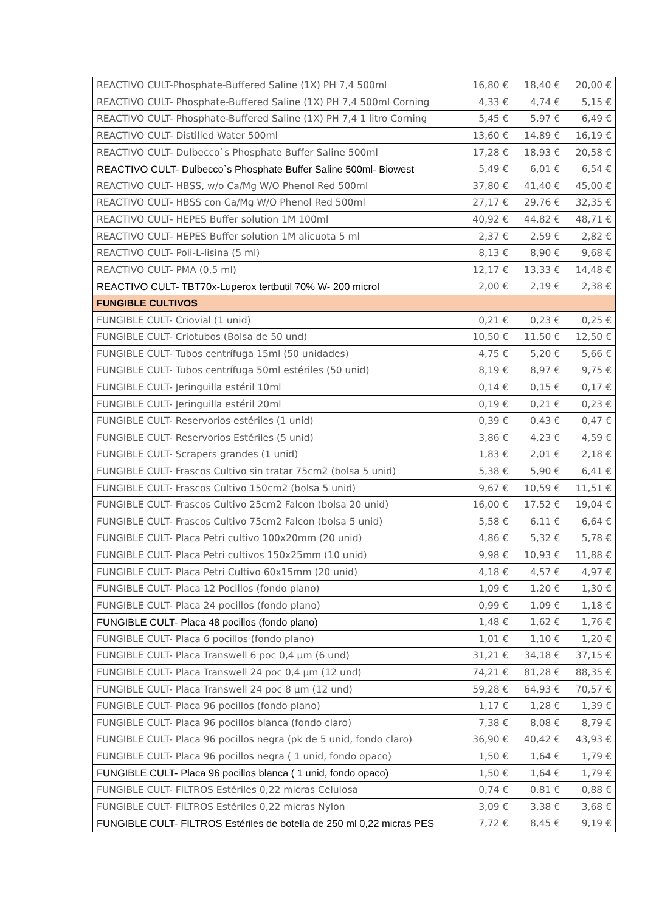| REACTIVO CULT-Phosphate-Buffered Saline (1X) PH 7,4 500ml | 16,80 € | 18,40 € | 20,00 € |
| REACTIVO CULT- Phosphate-Buffered Saline (1X) PH 7,4 500ml Corning | 4,33 € | 4,74 € | 5,15 € |
| REACTIVO CULT- Phosphate-Buffered Saline (1X) PH 7,4 1 litro Corning | 5,45 € | 5,97 € | 6,49 € |
| REACTIVO CULT- Distilled Water 500ml | 13,60 € | 14,89 € | 16,19 € |
| REACTIVO CULT- Dulbecco`s Phosphate Buffer Saline 500ml | 17,28 € | 18,93 € | 20,58 € |
| REACTIVO CULT- Dulbecco`s Phosphate Buffer Saline 500ml- Biowest | 5,49 € | 6,01 € | 6,54 € |
| REACTIVO CULT- HBSS, w/o Ca/Mg W/O Phenol Red 500ml | 37,80 € | 41,40 € | 45,00 € |
| REACTIVO CULT- HBSS con Ca/Mg W/O Phenol Red 500ml | 27,17 € | 29,76 € | 32,35 € |
| REACTIVO CULT- HEPES Buffer solution 1M 100ml | 40,92 € | 44,82 € | 48,71 € |
| REACTIVO CULT- HEPES Buffer solution 1M alicuota 5 ml | 2,37 € | 2,59 € | 2,82 € |
| REACTIVO CULT- Poli-L-lisina (5 ml) | 8,13 € | 8,90 € | 9,68 € |
| REACTIVO CULT- PMA (0,5 ml) | 12,17 € | 13,33 € | 14,48 € |
| REACTIVO CULT- TBT70x-Luperox tertbutil 70% W- 200 microl | 2,00 € | 2,19 € | 2,38 € |
| FUNGIBLE CULTIVOS | | | |
| FUNGIBLE CULT- Criovial (1 unid) | 0,21 € | 0,23 € | 0,25 € |
| FUNGIBLE CULT- Criotubos (Bolsa de 50 und) | 10,50 € | 11,50 € | 12,50 € |
| FUNGIBLE CULT- Tubos centrífuga 15ml (50 unidades) | 4,75 € | 5,20 € | 5,66 € |
| FUNGIBLE CULT- Tubos centrífuga 50ml estériles (50 unid) | 8,19 € | 8,97 € | 9,75 € |
| FUNGIBLE CULT- Jeringuilla estéril 10ml | 0,14 € | 0,15 € | 0,17 € |
| FUNGIBLE CULT- Jeringuilla estéril 20ml | 0,19 € | 0,21 € | 0,23 € |
| FUNGIBLE CULT- Reservorios estériles (1 unid) | 0,39 € | 0,43 € | 0,47 € |
| FUNGIBLE CULT- Reservorios Estériles (5 unid) | 3,86 € | 4,23 € | 4,59 € |
| FUNGIBLE CULT- Scrapers grandes (1 unid) | 1,83 € | 2,01 € | 2,18 € |
| FUNGIBLE CULT- Frascos Cultivo sin tratar 75cm2 (bolsa 5 unid) | 5,38 € | 5,90 € | 6,41 € |
| FUNGIBLE CULT- Frascos Cultivo 150cm2 (bolsa 5 unid) | 9,67 € | 10,59 € | 11,51 € |
| FUNGIBLE CULT- Frascos Cultivo 25cm2 Falcon (bolsa 20 unid) | 16,00 € | 17,52 € | 19,04 € |
| FUNGIBLE CULT- Frascos Cultivo 75cm2 Falcon (bolsa 5 unid) | 5,58 € | 6,11 € | 6,64 € |
| FUNGIBLE CULT- Placa Petri cultivo 100x20mm (20 unid) | 4,86 € | 5,32 € | 5,78 € |
| FUNGIBLE CULT- Placa Petri cultivos 150x25mm (10 unid) | 9,98 € | 10,93 € | 11,88 € |
| FUNGIBLE CULT- Placa Petri Cultivo 60x15mm (20 unid) | 4,18 € | 4,57 € | 4,97 € |
| FUNGIBLE CULT- Placa 12 Pocillos (fondo plano) | 1,09 € | 1,20 € | 1,30 € |
| FUNGIBLE CULT- Placa 24 pocillos (fondo plano) | 0,99 € | 1,09 € | 1,18 € |
| FUNGIBLE CULT- Placa 48 pocillos (fondo plano) | 1,48 € | 1,62 € | 1,76 € |
| FUNGIBLE CULT- Placa 6 pocillos (fondo plano) | 1,01 € | 1,10 € | 1,20 € |
| FUNGIBLE CULT- Placa Transwell 6 poc 0,4 µm (6 und) | 31,21 € | 34,18 € | 37,15 € |
| FUNGIBLE CULT- Placa Transwell 24 poc 0,4 µm (12 und) | 74,21 € | 81,28 € | 88,35 € |
| FUNGIBLE CULT- Placa Transwell 24 poc 8 µm (12 und) | 59,28 € | 64,93 € | 70,57 € |
| FUNGIBLE CULT- Placa 96 pocillos (fondo plano) | 1,17 € | 1,28 € | 1,39 € |
| FUNGIBLE CULT- Placa 96 pocillos blanca (fondo claro) | 7,38 € | 8,08 € | 8,79 € |
| FUNGIBLE CULT- Placa 96 pocillos negra (pk de 5 unid, fondo claro) | 36,90 € | 40,42 € | 43,93 € |
| FUNGIBLE CULT- Placa 96 pocillos negra ( 1 unid, fondo opaco) | 1,50 € | 1,64 € | 1,79 € |
| FUNGIBLE CULT- Placa 96 pocillos blanca ( 1 unid, fondo opaco) | 1,50 € | 1,64 € | 1,79 € |
| FUNGIBLE CULT- FILTROS Estériles 0,22 micras Celulosa | 0,74 € | 0,81 € | 0,88 € |
| FUNGIBLE CULT- FILTROS Estériles 0,22 micras Nylon | 3,09 € | 3,38 € | 3,68 € |
| FUNGIBLE CULT- FILTROS Estériles de botella de 250 ml 0,22 micras PES | 7,72 € | 8,45 € | 9,19 € |